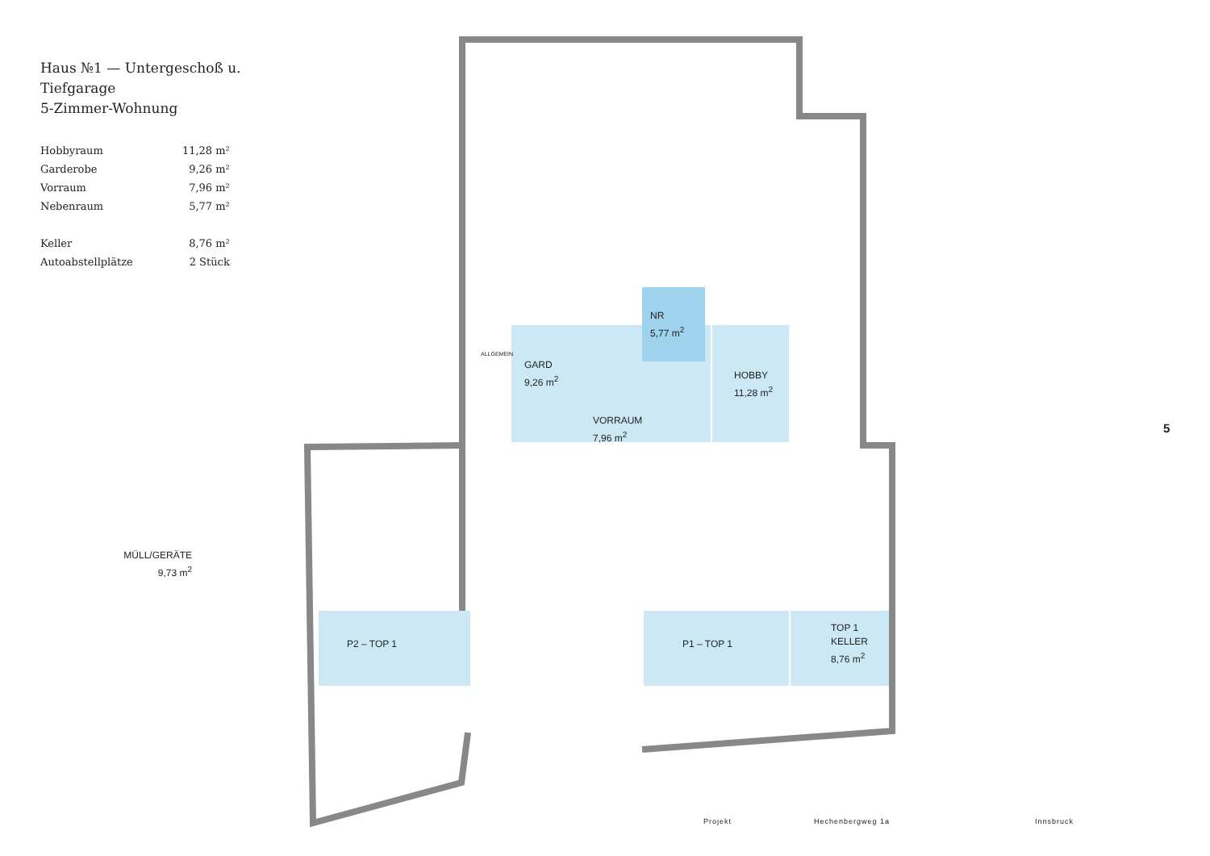Haus №1 — Untergeschoß u. Tiefgarage
5-Zimmer-Wohnung
| Hobbyraum | 11,28 m² |
| Garderobe | 9,26 m² |
| Vorraum | 7,96 m² |
| Nebenraum | 5,77 m² |
| Keller | 8,76 m² |
| Autoabstellplätze | 2 Stück |
NR
5,77 m<sup>2</sup>
GARD
9,26 m<sup>2</sup>
ALLGEMEIN
HOBBY
11,28 m<sup>2</sup>
VORRAUM
7,96 m<sup>2</sup>
MÜLL/GERÄTE
9,73 m<sup>2</sup>
P2 – TOP 1 P1 – TOP 1
TOP 1
KELLER
8,76 m<sup>2</sup>
5
Projekt Hechenbergweg 1a Innsbruck